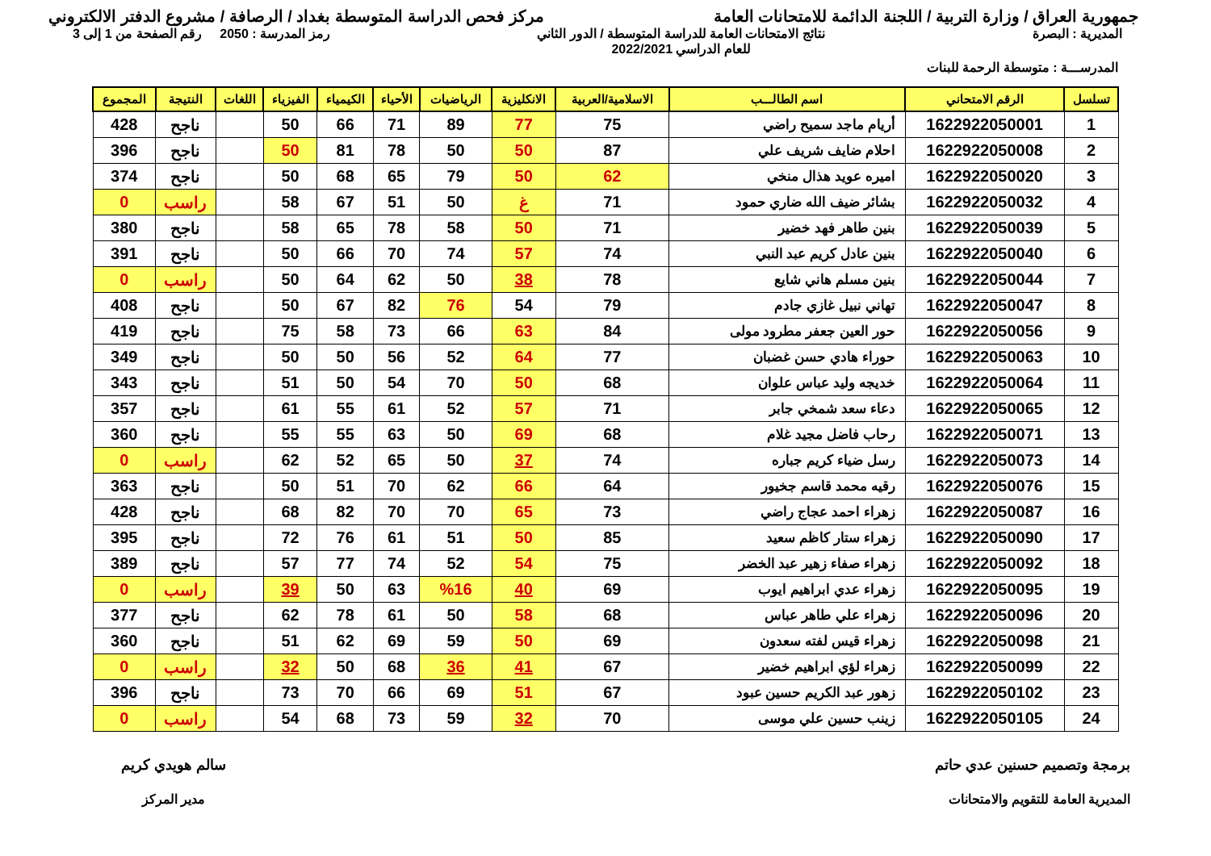جمهورية العراق / وزارة التربية / اللجنة الدائمة للامتحانات العامة
مركز فحص الدراسة المتوسطة بغداد / الرصافة / مشروع الدفتر الالكتروني
المديرية : البصرة نتائج الامتحانات العامة للدراسة المتوسطة / الدور الثاني
للعام الدراسي 2022/2021
رمز المدرسة : 2050 رقم الصفحة من 1 إلى 3
المدرســـة : متوسطة الرحمة للبنات
| تسلسل | الرقم الامتحاني | اسم الطالـــب | الاسلامية/العربية | الانكليزية | الرياضيات | الأحياء | الكيمياء | الفيزياء | اللغات | النتيجة | المجموع |
| --- | --- | --- | --- | --- | --- | --- | --- | --- | --- | --- | --- |
| 1 | 1622922050001 | أريام ماجد سميح راضي | 75 | 77 | 89 | 71 | 66 | 50 | | ناجح | 428 |
| 2 | 1622922050008 | احلام ضايف شريف علي | 87 | 50 | 50 | 78 | 81 | 50 | | ناجح | 396 |
| 3 | 1622922050020 | اميره عويد هذال منخي | 62 | 50 | 79 | 65 | 68 | 50 | | ناجح | 374 |
| 4 | 1622922050032 | بشائر ضيف الله ضاري حمود | 71 | غ | 50 | 51 | 67 | 58 | | راسب | 0 |
| 5 | 1622922050039 | بنين طاهر فهد خضير | 71 | 50 | 58 | 78 | 65 | 58 | | ناجح | 380 |
| 6 | 1622922050040 | بنين عادل كريم عبد النبي | 74 | 57 | 74 | 70 | 66 | 50 | | ناجح | 391 |
| 7 | 1622922050044 | بنين مسلم هاني شايع | 78 | 38 | 50 | 62 | 64 | 50 | | راسب | 0 |
| 8 | 1622922050047 | تهاني نبيل غازي جادم | 79 | 54 | 76 | 82 | 67 | 50 | | ناجح | 408 |
| 9 | 1622922050056 | حور العين جعفر مطرود مولى | 84 | 63 | 66 | 73 | 58 | 75 | | ناجح | 419 |
| 10 | 1622922050063 | حوراء هادي حسن غضبان | 77 | 64 | 52 | 56 | 50 | 50 | | ناجح | 349 |
| 11 | 1622922050064 | خديجه وليد عباس علوان | 68 | 50 | 70 | 54 | 50 | 51 | | ناجح | 343 |
| 12 | 1622922050065 | دعاء سعد شمخي جابر | 71 | 57 | 52 | 61 | 55 | 61 | | ناجح | 357 |
| 13 | 1622922050071 | رحاب فاضل مجيد غلام | 68 | 69 | 50 | 63 | 55 | 55 | | ناجح | 360 |
| 14 | 1622922050073 | رسل ضياء كريم جباره | 74 | 37 | 50 | 65 | 52 | 62 | | راسب | 0 |
| 15 | 1622922050076 | رقيه محمد قاسم جخيور | 64 | 66 | 62 | 70 | 51 | 50 | | ناجح | 363 |
| 16 | 1622922050087 | زهراء احمد عجاج راضي | 73 | 65 | 70 | 70 | 82 | 68 | | ناجح | 428 |
| 17 | 1622922050090 | زهراء ستار كاظم سعيد | 85 | 50 | 51 | 61 | 76 | 72 | | ناجح | 395 |
| 18 | 1622922050092 | زهراء صفاء زهير عبد الخضر | 75 | 54 | 52 | 74 | 77 | 57 | | ناجح | 389 |
| 19 | 1622922050095 | زهراء عدي ابراهيم ايوب | 69 | 40 | %16 | 63 | 50 | 39 | | راسب | 0 |
| 20 | 1622922050096 | زهراء علي طاهر عباس | 68 | 58 | 50 | 61 | 78 | 62 | | ناجح | 377 |
| 21 | 1622922050098 | زهراء قيس لفته سعدون | 69 | 50 | 59 | 69 | 62 | 51 | | ناجح | 360 |
| 22 | 1622922050099 | زهراء لؤي ابراهيم خضير | 67 | 41 | 36 | 68 | 50 | 32 | | راسب | 0 |
| 23 | 1622922050102 | زهور عبد الكريم حسين عبود | 67 | 51 | 69 | 66 | 70 | 73 | | ناجح | 396 |
| 24 | 1622922050105 | زينب حسين علي موسى | 70 | 32 | 59 | 73 | 68 | 54 | | راسب | 0 |
برمجة وتصميم حسنين عدي حاتم
المديرية العامة للتقويم والامتحانات
سالم هويدي كريم
مدير المركز